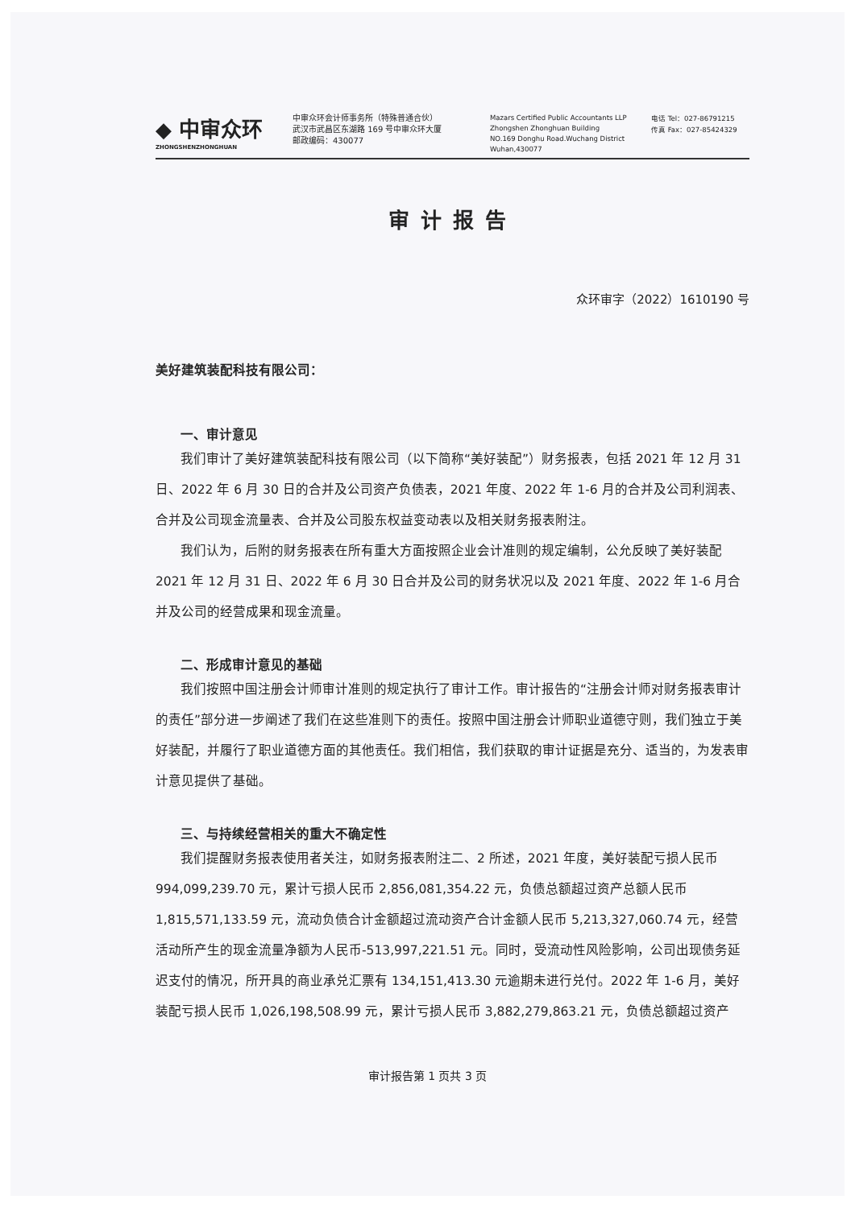◆ 中审众环
ZHONGSHENZHONGHUAN
中审众环会计师事务所（特殊普通合伙）
武汉市武昌区东湖路 169 号中审众环大厦
邮政编码：430077
Mazars Certified Public Accountants LLP
Zhongshen Zhonghuan Building
NO.169 Donghu Road.Wuchang District
Wuhan,430077
电话 Tel：027-86791215
传真 Fax：027-85424329
审计报告
众环审字（2022）1610190 号
美好建筑装配科技有限公司：
一、审计意见
我们审计了美好建筑装配科技有限公司（以下简称“美好装配”）财务报表，包括 2021 年 12 月 31 日、2022 年 6 月 30 日的合并及公司资产负债表，2021 年度、2022 年 1-6 月的合并及公司利润表、合并及公司现金流量表、合并及公司股东权益变动表以及相关财务报表附注。
我们认为，后附的财务报表在所有重大方面按照企业会计准则的规定编制，公允反映了美好装配 2021 年 12 月 31 日、2022 年 6 月 30 日合并及公司的财务状况以及 2021 年度、2022 年 1-6 月合并及公司的经营成果和现金流量。
二、形成审计意见的基础
我们按照中国注册会计师审计准则的规定执行了审计工作。审计报告的“注册会计师对财务报表审计的责任”部分进一步阐述了我们在这些准则下的责任。按照中国注册会计师职业道德守则，我们独立于美好装配，并履行了职业道德方面的其他责任。我们相信，我们获取的审计证据是充分、适当的，为发表审计意见提供了基础。
三、与持续经营相关的重大不确定性
我们提醒财务报表使用者关注，如财务报表附注二、2 所述，2021 年度，美好装配亏损人民币 994,099,239.70 元，累计亏损人民币 2,856,081,354.22 元，负债总额超过资产总额人民币 1,815,571,133.59 元，流动负债合计金额超过流动资产合计金额人民币 5,213,327,060.74 元，经营活动所产生的现金流量净额为人民币-513,997,221.51 元。同时，受流动性风险影响，公司出现债务延迟支付的情况，所开具的商业承兑汇票有 134,151,413.30 元逾期未进行兑付。2022 年 1-6 月，美好装配亏损人民币 1,026,198,508.99 元，累计亏损人民币 3,882,279,863.21 元，负债总额超过资产
审计报告第 1 页共 3 页